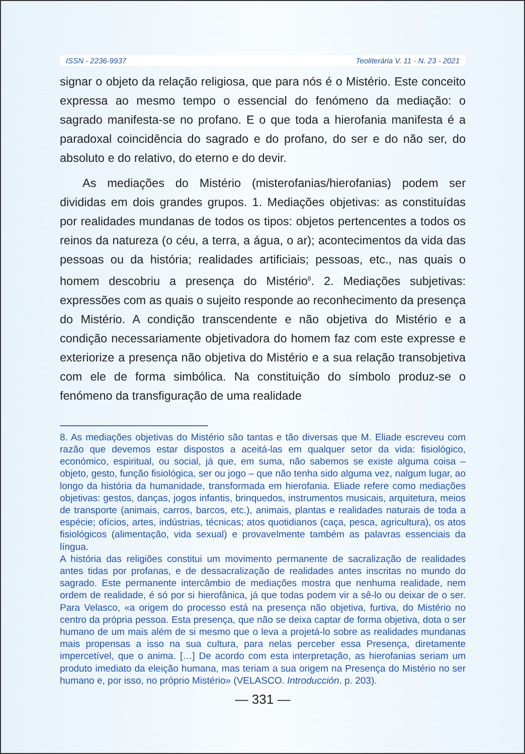ISSN - 2236-9937 Teoliterária V. 11 - N. 23 - 2021
signar o objeto da relação religiosa, que para nós é o Mistério. Este conceito expressa ao mesmo tempo o essencial do fenómeno da mediação: o sagrado manifesta-se no profano. E o que toda a hierofania manifesta é a paradoxal coincidência do sagrado e do profano, do ser e do não ser, do absoluto e do relativo, do eterno e do devir.
As mediações do Mistério (misterofanias/hierofanias) podem ser divididas em dois grandes grupos. 1. Mediações objetivas: as constituídas por realidades mundanas de todos os tipos: objetos pertencentes a todos os reinos da natureza (o céu, a terra, a água, o ar); acontecimentos da vida das pessoas ou da história; realidades artificiais; pessoas, etc., nas quais o homem descobriu a presença do Mistério<sup>8</sup>. 2. Mediações subjetivas: expressões com as quais o sujeito responde ao reconhecimento da presença do Mistério. A condição transcendente e não objetiva do Mistério e a condição necessariamente objetivadora do homem faz com este expresse e exteriorize a presença não objetiva do Mistério e a sua relação transobjetiva com ele de forma simbólica. Na constituição do símbolo produz-se o fenómeno da transfiguração de uma realidade
8. As mediações objetivas do Mistério são tantas e tão diversas que M. Eliade escreveu com razão que devemos estar dispostos a aceitá-las em qualquer setor da vida: fisiológico, económico, espiritual, ou social, já que, em suma, não sabemos se existe alguma coisa – objeto, gesto, função fisiológica, ser ou jogo – que não tenha sido alguma vez, nalgum lugar, ao longo da história da humanidade, transformada em hierofania. Eliade refere como mediações objetivas: gestos, danças, jogos infantis, brinquedos, instrumentos musicais, arquitetura, meios de transporte (animais, carros, barcos, etc.), animais, plantas e realidades naturais de toda a espécie; ofícios, artes, indústrias, técnicas; atos quotidianos (caça, pesca, agricultura), os atos fisiológicos (alimentação, vida sexual) e provavelmente também as palavras essenciais da língua.
A história das religiões constitui um movimento permanente de sacralização de realidades antes tidas por profanas, e de dessacralização de realidades antes inscritas no mundo do sagrado. Este permanente intercâmbio de mediações mostra que nenhuma realidade, nem ordem de realidade, é só por si hierofânica, já que todas podem vir a sê-lo ou deixar de o ser. Para Velasco, «a origem do processo está na presença não objetiva, furtiva, do Mistério no centro da própria pessoa. Esta presença, que não se deixa captar de forma objetiva, dota o ser humano de um mais além de si mesmo que o leva a projetá-lo sobre as realidades mundanas mais propensas a isso na sua cultura, para nelas perceber essa Presença, diretamente impercetível, que o anima. […] De acordo com esta interpretação, as hierofanias seriam um produto imediato da eleição humana, mas teriam a sua origem na Presença do Mistério no ser humano e, por isso, no próprio Mistério» (VELASCO. Introducción. p. 203).
— 331 —